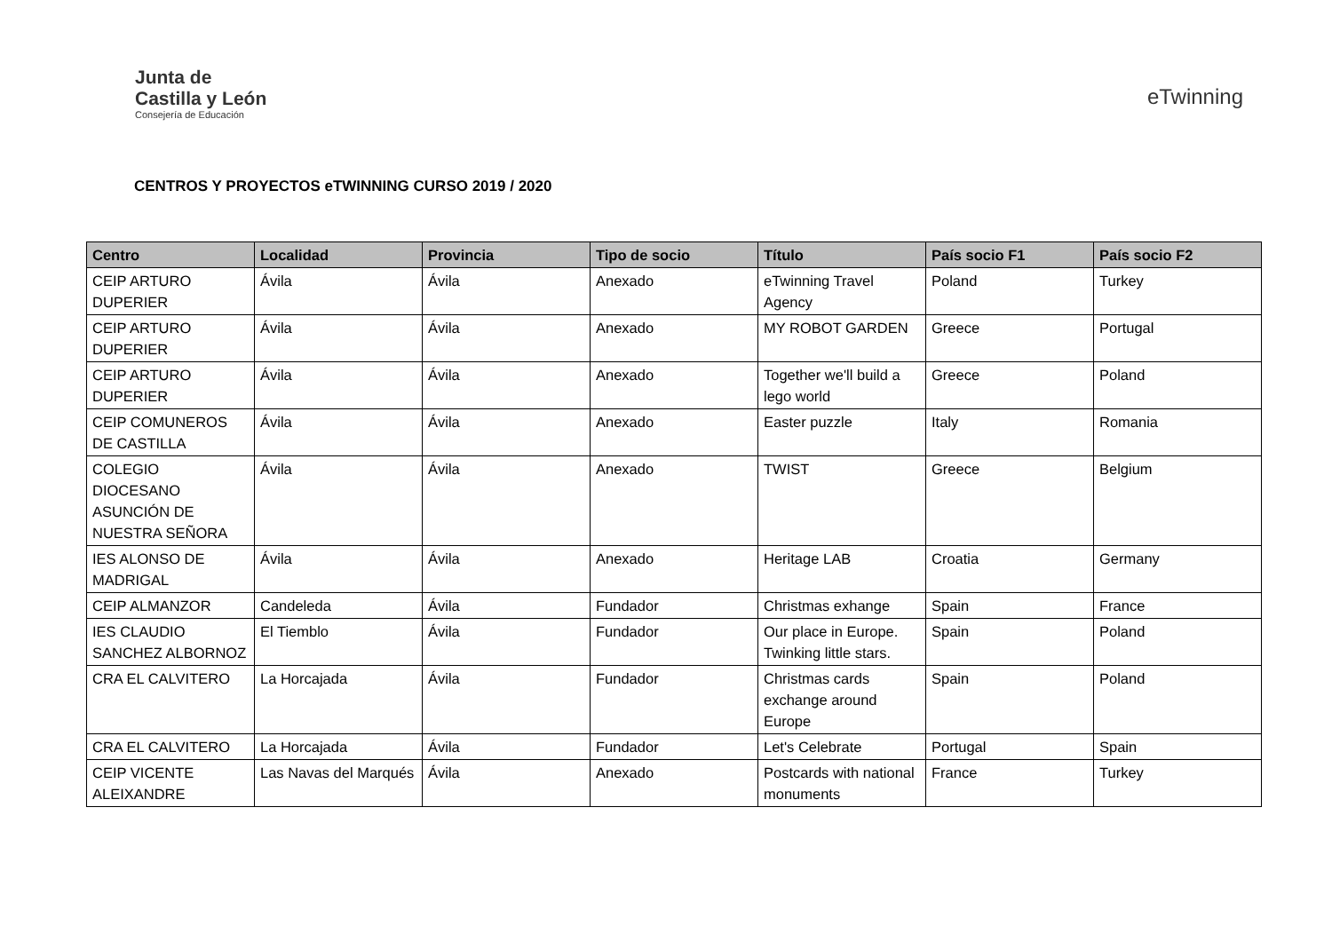Junta de
Castilla y León
Consejería de Educación
eTwinning
CENTROS Y PROYECTOS eTWINNING CURSO 2019 / 2020
| Centro | Localidad | Provincia | Tipo de socio | Título | País socio F1 | País socio F2 |
| --- | --- | --- | --- | --- | --- | --- |
| CEIP ARTURO DUPERIER | Ávila | Ávila | Anexado | eTwinning Travel Agency | Poland | Turkey |
| CEIP ARTURO DUPERIER | Ávila | Ávila | Anexado | MY ROBOT GARDEN | Greece | Portugal |
| CEIP ARTURO DUPERIER | Ávila | Ávila | Anexado | Together we'll build a lego world | Greece | Poland |
| CEIP COMUNEROS DE CASTILLA | Ávila | Ávila | Anexado | Easter puzzle | Italy | Romania |
| COLEGIO DIOCESANO ASUNCIÓN DE NUESTRA SEÑORA | Ávila | Ávila | Anexado | TWIST | Greece | Belgium |
| IES ALONSO DE MADRIGAL | Ávila | Ávila | Anexado | Heritage LAB | Croatia | Germany |
| CEIP ALMANZOR | Candeleda | Ávila | Fundador | Christmas exhange | Spain | France |
| IES CLAUDIO SANCHEZ ALBORNOZ | El Tiemblo | Ávila | Fundador | Our place in Europe. Twinking little stars. | Spain | Poland |
| CRA EL CALVITERO | La Horcajada | Ávila | Fundador | Christmas cards exchange around Europe | Spain | Poland |
| CRA EL CALVITERO | La Horcajada | Ávila | Fundador | Let's Celebrate | Portugal | Spain |
| CEIP VICENTE ALEIXANDRE | Las Navas del Marqués | Ávila | Anexado | Postcards with national monuments | France | Turkey |